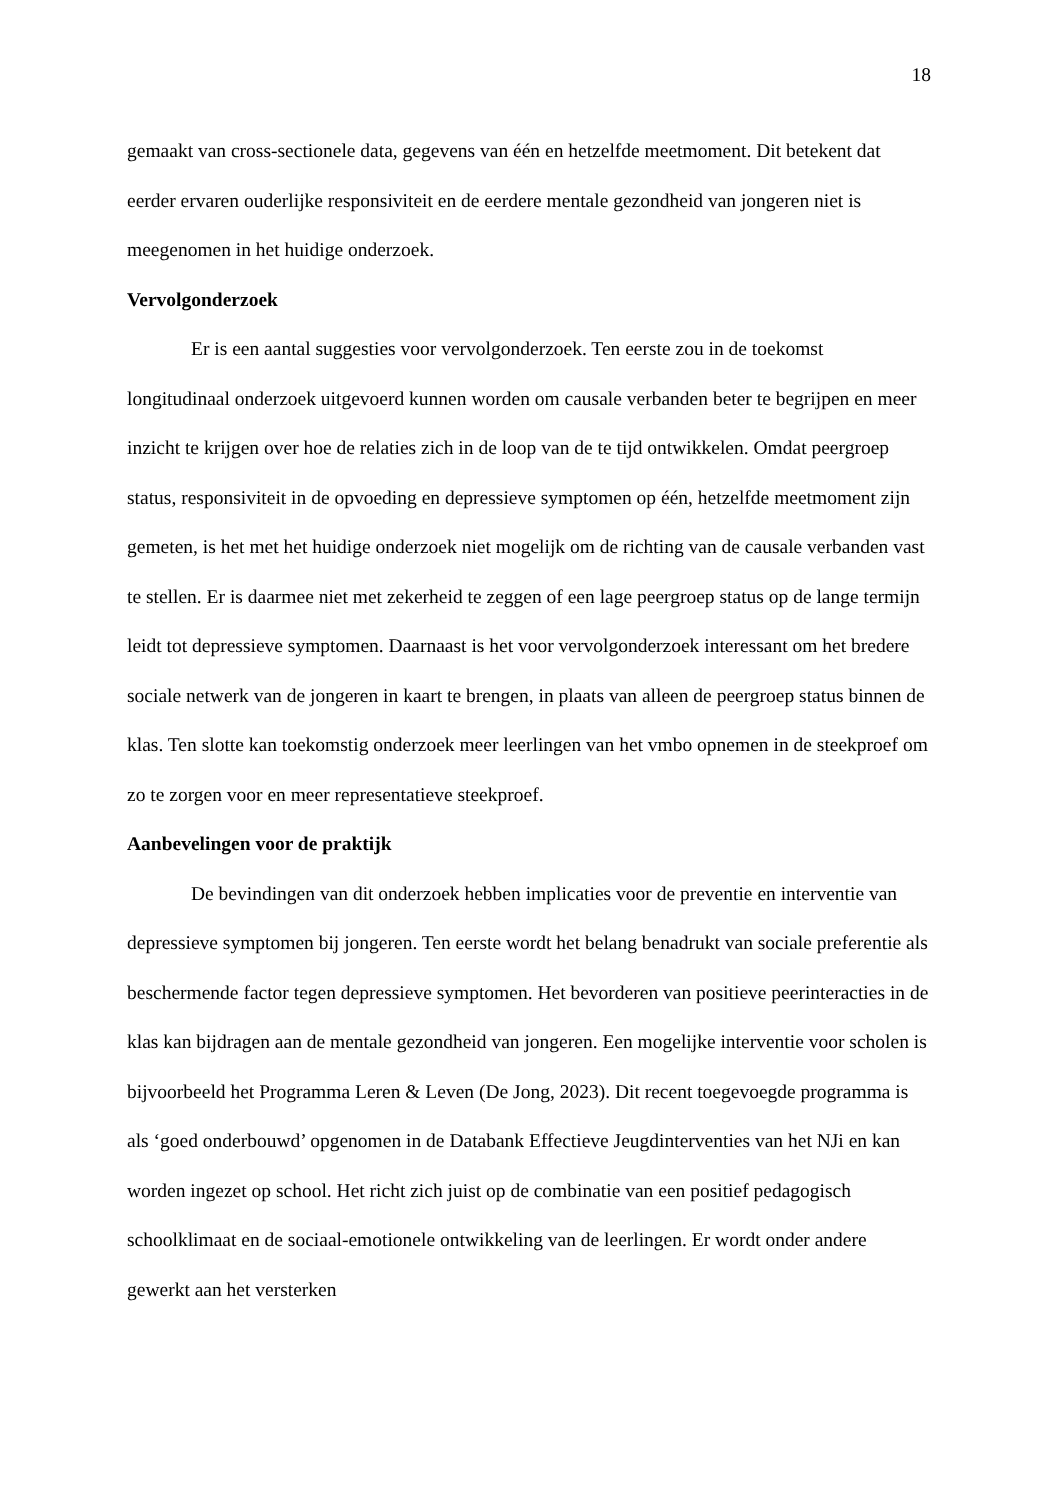18
gemaakt van cross-sectionele data, gegevens van één en hetzelfde meetmoment. Dit betekent dat eerder ervaren ouderlijke responsiviteit en de eerdere mentale gezondheid van jongeren niet is meegenomen in het huidige onderzoek.
Vervolgonderzoek
Er is een aantal suggesties voor vervolgonderzoek. Ten eerste zou in de toekomst longitudinaal onderzoek uitgevoerd kunnen worden om causale verbanden beter te begrijpen en meer inzicht te krijgen over hoe de relaties zich in de loop van de te tijd ontwikkelen. Omdat peergroep status, responsiviteit in de opvoeding en depressieve symptomen op één, hetzelfde meetmoment zijn gemeten, is het met het huidige onderzoek niet mogelijk om de richting van de causale verbanden vast te stellen. Er is daarmee niet met zekerheid te zeggen of een lage peergroep status op de lange termijn leidt tot depressieve symptomen. Daarnaast is het voor vervolgonderzoek interessant om het bredere sociale netwerk van de jongeren in kaart te brengen, in plaats van alleen de peergroep status binnen de klas. Ten slotte kan toekomstig onderzoek meer leerlingen van het vmbo opnemen in de steekproef om zo te zorgen voor en meer representatieve steekproef.
Aanbevelingen voor de praktijk
De bevindingen van dit onderzoek hebben implicaties voor de preventie en interventie van depressieve symptomen bij jongeren. Ten eerste wordt het belang benadrukt van sociale preferentie als beschermende factor tegen depressieve symptomen. Het bevorderen van positieve peerinteracties in de klas kan bijdragen aan de mentale gezondheid van jongeren. Een mogelijke interventie voor scholen is bijvoorbeeld het Programma Leren & Leven (De Jong, 2023). Dit recent toegevoegde programma is als ‘goed onderbouwd’ opgenomen in de Databank Effectieve Jeugdinterventies van het NJi en kan worden ingezet op school. Het richt zich juist op de combinatie van een positief pedagogisch schoolklimaat en de sociaal-emotionele ontwikkeling van de leerlingen. Er wordt onder andere gewerkt aan het versterken